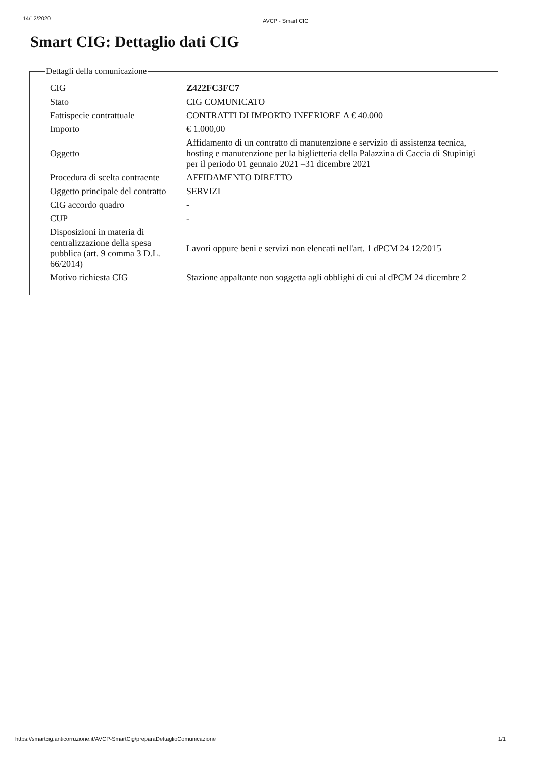14/12/2020 AVCP - Smart CIG
Smart CIG: Dettaglio dati CIG
Dettagli della comunicazione
| CIG | Z422FC3FC7 |
| Stato | CIG COMUNICATO |
| Fattispecie contrattuale | CONTRATTI DI IMPORTO INFERIORE A € 40.000 |
| Importo | € 1.000,00 |
| Oggetto | Affidamento di un contratto di manutenzione e servizio di assistenza tecnica, hosting e manutenzione per la biglietteria della Palazzina di Caccia di Stupinigi per il periodo 01 gennaio 2021 –31 dicembre 2021 |
| Procedura di scelta contraente | AFFIDAMENTO DIRETTO |
| Oggetto principale del contratto | SERVIZI |
| CIG accordo quadro | - |
| CUP | - |
| Disposizioni in materia di centralizzazione della spesa pubblica (art. 9 comma 3 D.L. 66/2014) | Lavori oppure beni e servizi non elencati nell'art. 1 dPCM 24 12/2015 |
| Motivo richiesta CIG | Stazione appaltante non soggetta agli obblighi di cui al dPCM 24 dicembre 2 |
https://smartcig.anticorruzione.it/AVCP-SmartCig/preparaDettaglioComunicazione 1/1